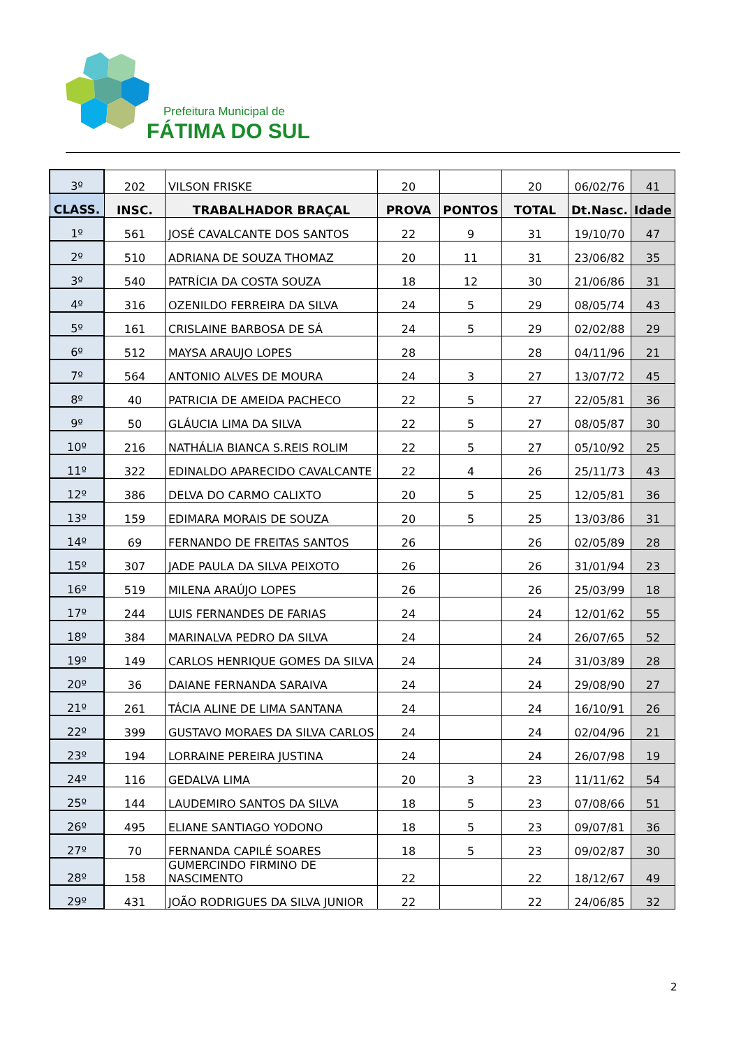Prefeitura Municipal de
FÁTIMA DO SUL
| 3º | 202 | VILSON FRISKE | 20 | | 20 | 06/02/76 | 41 |
| CLASS. | INSC. | TRABALHADOR BRAÇAL | PROVA | PONTOS | TOTAL | Dt.Nasc. | Idade |
| 1º | 561 | JOSÉ CAVALCANTE DOS SANTOS | 22 | 9 | 31 | 19/10/70 | 47 |
| 2º | 510 | ADRIANA DE SOUZA THOMAZ | 20 | 11 | 31 | 23/06/82 | 35 |
| 3º | 540 | PATRÍCIA DA COSTA SOUZA | 18 | 12 | 30 | 21/06/86 | 31 |
| 4º | 316 | OZENILDO FERREIRA DA SILVA | 24 | 5 | 29 | 08/05/74 | 43 |
| 5º | 161 | CRISLAINE BARBOSA DE SÁ | 24 | 5 | 29 | 02/02/88 | 29 |
| 6º | 512 | MAYSA ARAUJO LOPES | 28 | | 28 | 04/11/96 | 21 |
| 7º | 564 | ANTONIO ALVES DE MOURA | 24 | 3 | 27 | 13/07/72 | 45 |
| 8º | 40 | PATRICIA DE AMEIDA PACHECO | 22 | 5 | 27 | 22/05/81 | 36 |
| 9º | 50 | GLÁUCIA LIMA DA SILVA | 22 | 5 | 27 | 08/05/87 | 30 |
| 10º | 216 | NATHÁLIA BIANCA S.REIS ROLIM | 22 | 5 | 27 | 05/10/92 | 25 |
| 11º | 322 | EDINALDO APARECIDO CAVALCANTE | 22 | 4 | 26 | 25/11/73 | 43 |
| 12º | 386 | DELVA DO CARMO CALIXTO | 20 | 5 | 25 | 12/05/81 | 36 |
| 13º | 159 | EDIMARA MORAIS DE SOUZA | 20 | 5 | 25 | 13/03/86 | 31 |
| 14º | 69 | FERNANDO DE FREITAS SANTOS | 26 | | 26 | 02/05/89 | 28 |
| 15º | 307 | JADE PAULA DA SILVA PEIXOTO | 26 | | 26 | 31/01/94 | 23 |
| 16º | 519 | MILENA ARAÚJO LOPES | 26 | | 26 | 25/03/99 | 18 |
| 17º | 244 | LUIS FERNANDES DE FARIAS | 24 | | 24 | 12/01/62 | 55 |
| 18º | 384 | MARINALVA PEDRO DA SILVA | 24 | | 24 | 26/07/65 | 52 |
| 19º | 149 | CARLOS HENRIQUE GOMES DA SILVA | 24 | | 24 | 31/03/89 | 28 |
| 20º | 36 | DAIANE FERNANDA SARAIVA | 24 | | 24 | 29/08/90 | 27 |
| 21º | 261 | TÁCIA ALINE DE LIMA SANTANA | 24 | | 24 | 16/10/91 | 26 |
| 22º | 399 | GUSTAVO MORAES DA SILVA CARLOS | 24 | | 24 | 02/04/96 | 21 |
| 23º | 194 | LORRAINE PEREIRA JUSTINA | 24 | | 24 | 26/07/98 | 19 |
| 24º | 116 | GEDALVA LIMA | 20 | 3 | 23 | 11/11/62 | 54 |
| 25º | 144 | LAUDEMIRO SANTOS DA SILVA | 18 | 5 | 23 | 07/08/66 | 51 |
| 26º | 495 | ELIANE SANTIAGO YODONO | 18 | 5 | 23 | 09/07/81 | 36 |
| 27º | 70 | FERNANDA CAPILÉ SOARES | 18 | 5 | 23 | 09/02/87 | 30 |
| 28º | 158 | GUMERCINDO FIRMINO DE NASCIMENTO | 22 | | 22 | 18/12/67 | 49 |
| 29º | 431 | JOÃO RODRIGUES DA SILVA JUNIOR | 22 | | 22 | 24/06/85 | 32 |
2